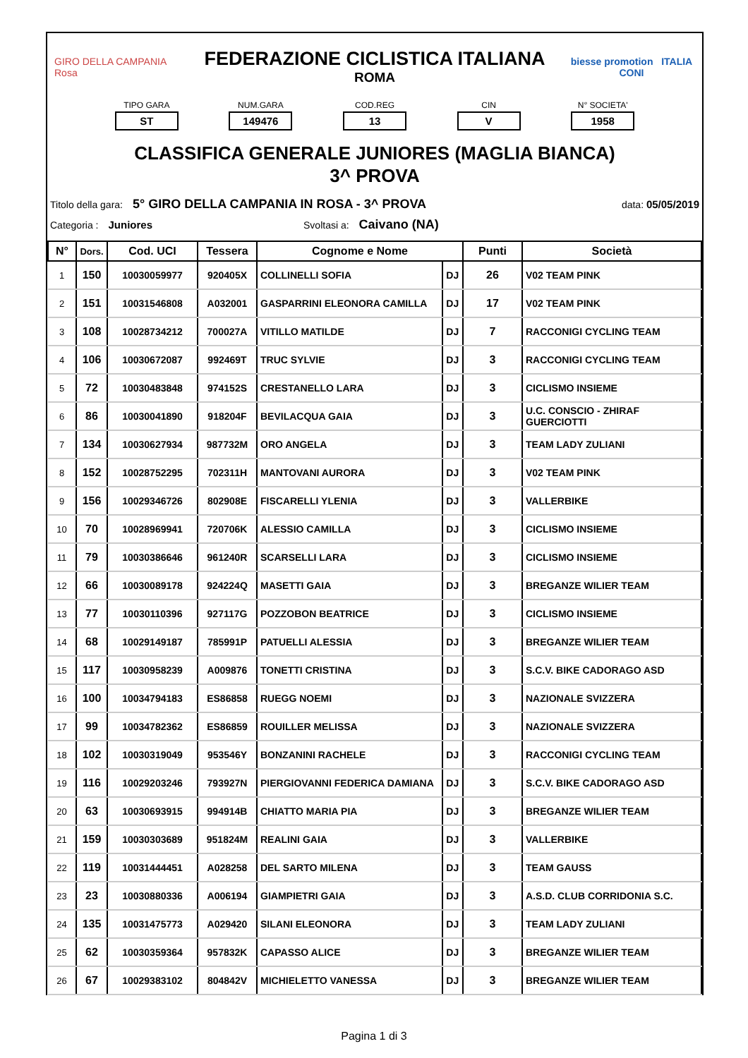GIRO DELLA CAMPANIA Rosa
FEDERAZIONE CICLISTICA ITALIANA
ROMA
biesse promotion ITALIA CONI
TIPO GARA
ST
NUM.GARA
149476
COD.REG
13
CIN
V
N° SOCIETA'
1958
CLASSIFICA GENERALE JUNIORES (MAGLIA BIANCA)
3^ PROVA
Titolo della gara: 5° GIRO DELLA CAMPANIA IN ROSA - 3^ PROVA data: 05/05/2019
Categoria : Juniores Svoltasi a: Caivano (NA)
| N° | Dors. | Cod. UCI | Tessera | Cognome e Nome | | Punti | Società |
| --- | --- | --- | --- | --- | --- | --- | --- |
| 1 | 150 | 10030059977 | 920405X | COLLINELLI SOFIA | DJ | 26 | V02 TEAM PINK |
| 2 | 151 | 10031546808 | A032001 | GASPARRINI ELEONORA CAMILLA | DJ | 17 | V02 TEAM PINK |
| 3 | 108 | 10028734212 | 700027A | VITILLO MATILDE | DJ | 7 | RACCONIGI CYCLING TEAM |
| 4 | 106 | 10030672087 | 992469T | TRUC SYLVIE | DJ | 3 | RACCONIGI CYCLING TEAM |
| 5 | 72 | 10030483848 | 974152S | CRESTANELLO LARA | DJ | 3 | CICLISMO INSIEME |
| 6 | 86 | 10030041890 | 918204F | BEVILACQUA GAIA | DJ | 3 | U.C. CONSCIO - ZHIRAF GUERCIOTTI |
| 7 | 134 | 10030627934 | 987732M | ORO ANGELA | DJ | 3 | TEAM LADY ZULIANI |
| 8 | 152 | 10028752295 | 702311H | MANTOVANI AURORA | DJ | 3 | V02 TEAM PINK |
| 9 | 156 | 10029346726 | 802908E | FISCARELLI YLENIA | DJ | 3 | VALLERBIKE |
| 10 | 70 | 10028969941 | 720706K | ALESSIO CAMILLA | DJ | 3 | CICLISMO INSIEME |
| 11 | 79 | 10030386646 | 961240R | SCARSELLI LARA | DJ | 3 | CICLISMO INSIEME |
| 12 | 66 | 10030089178 | 924224Q | MASETTI GAIA | DJ | 3 | BREGANZE WILIER TEAM |
| 13 | 77 | 10030110396 | 927117G | POZZOBON BEATRICE | DJ | 3 | CICLISMO INSIEME |
| 14 | 68 | 10029149187 | 785991P | PATUELLI ALESSIA | DJ | 3 | BREGANZE WILIER TEAM |
| 15 | 117 | 10030958239 | A009876 | TONETTI CRISTINA | DJ | 3 | S.C.V. BIKE CADORAGO ASD |
| 16 | 100 | 10034794183 | ES86858 | RUEGG NOEMI | DJ | 3 | NAZIONALE SVIZZERA |
| 17 | 99 | 10034782362 | ES86859 | ROUILLER MELISSA | DJ | 3 | NAZIONALE SVIZZERA |
| 18 | 102 | 10030319049 | 953546Y | BONZANINI RACHELE | DJ | 3 | RACCONIGI CYCLING TEAM |
| 19 | 116 | 10029203246 | 793927N | PIERGIOVANNI FEDERICA DAMIANA | DJ | 3 | S.C.V. BIKE CADORAGO ASD |
| 20 | 63 | 10030693915 | 994914B | CHIATTO MARIA PIA | DJ | 3 | BREGANZE WILIER TEAM |
| 21 | 159 | 10030303689 | 951824M | REALINI GAIA | DJ | 3 | VALLERBIKE |
| 22 | 119 | 10031444451 | A028258 | DEL SARTO MILENA | DJ | 3 | TEAM GAUSS |
| 23 | 23 | 10030880336 | A006194 | GIAMPIETRI GAIA | DJ | 3 | A.S.D. CLUB CORRIDONIA S.C. |
| 24 | 135 | 10031475773 | A029420 | SILANI ELEONORA | DJ | 3 | TEAM LADY ZULIANI |
| 25 | 62 | 10030359364 | 957832K | CAPASSO ALICE | DJ | 3 | BREGANZE WILIER TEAM |
| 26 | 67 | 10029383102 | 804842V | MICHIELETTO VANESSA | DJ | 3 | BREGANZE WILIER TEAM |
Pagina 1 di 3